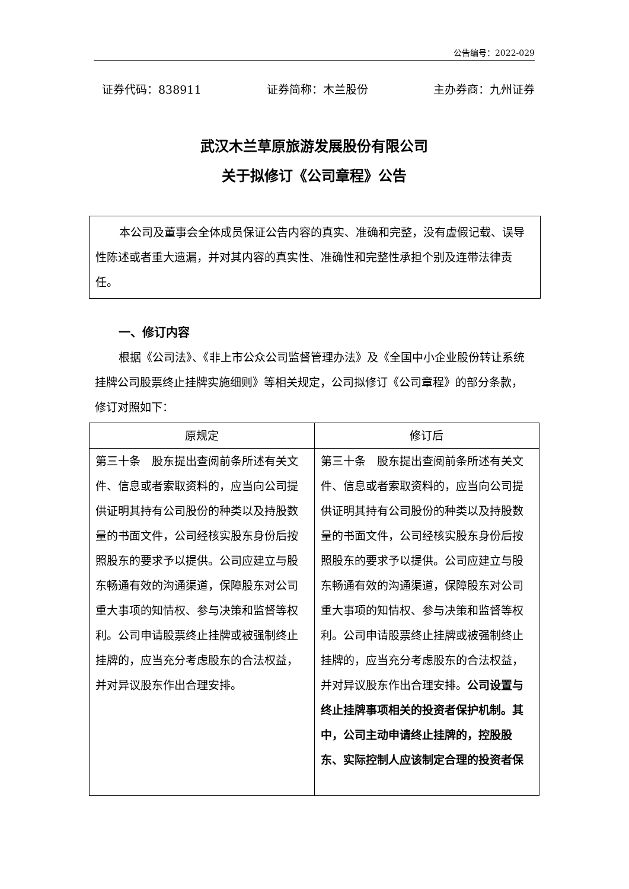公告编号：2022-029
证券代码：838911 证券简称：木兰股份 主办券商：九州证券
武汉木兰草原旅游发展股份有限公司
关于拟修订《公司章程》公告
本公司及董事会全体成员保证公告内容的真实、准确和完整，没有虚假记载、误导性陈述或者重大遗漏，并对其内容的真实性、准确性和完整性承担个别及连带法律责任。
一、修订内容
根据《公司法》、《非上市公众公司监督管理办法》及《全国中小企业股份转让系统挂牌公司股票终止挂牌实施细则》等相关规定，公司拟修订《公司章程》的部分条款，修订对照如下：
| 原规定 | 修订后 |
| --- | --- |
| 第三十条 股东提出查阅前条所述有关文件、信息或者索取资料的，应当向公司提供证明其持有公司股份的种类以及持股数量的书面文件，公司经核实股东身份后按照股东的要求予以提供。公司应建立与股东畅通有效的沟通渠道，保障股东对公司重大事项的知情权、参与决策和监督等权利。公司申请股票终止挂牌或被强制终止挂牌的，应当充分考虑股东的合法权益，并对异议股东作出合理安排。 | 第三十条 股东提出查阅前条所述有关文件、信息或者索取资料的，应当向公司提供证明其持有公司股份的种类以及持股数量的书面文件，公司经核实股东身份后按照股东的要求予以提供。公司应建立与股东畅通有效的沟通渠道，保障股东对公司重大事项的知情权、参与决策和监督等权利。公司申请股票终止挂牌或被强制终止挂牌的，应当充分考虑股东的合法权益，并对异议股东作出合理安排。 公司设置与终止挂牌事项相关的投资者保护机制。其中，公司主动申请终止挂牌的，控股股东、实际控制人应该制定合理的投资者保 |